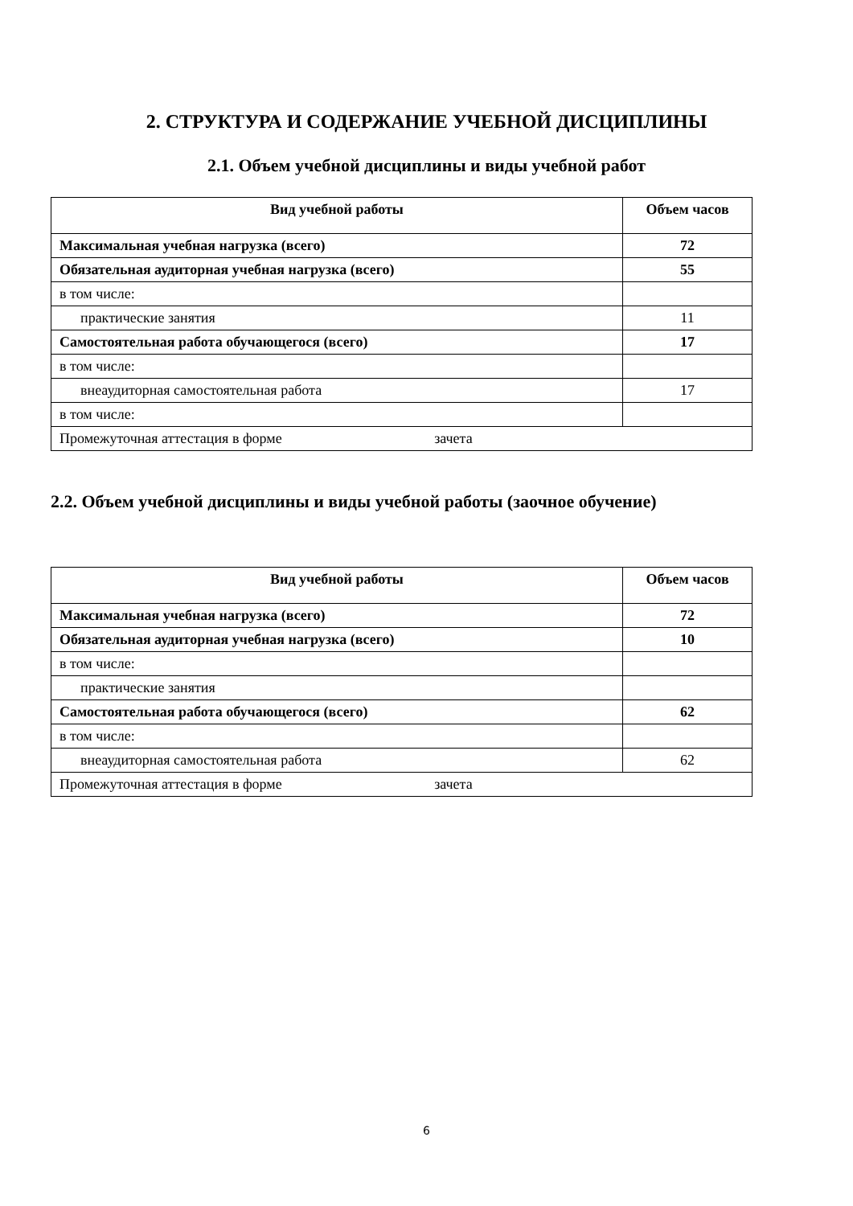2. СТРУКТУРА И СОДЕРЖАНИЕ УЧЕБНОЙ ДИСЦИПЛИНЫ
2.1. Объем учебной дисциплины и виды учебной работ
| Вид учебной работы | Объем часов |
| --- | --- |
| Максимальная учебная нагрузка (всего) | 72 |
| Обязательная аудиторная учебная нагрузка (всего) | 55 |
| в том числе: | |
| практические занятия | 11 |
| Самостоятельная работа обучающегося (всего) | 17 |
| в том числе: | |
| внеаудиторная самостоятельная работа | 17 |
| в том числе: | |
| Промежуточная аттестация в форме зачета | |
2.2. Объем учебной дисциплины и виды учебной работы (заочное обучение)
| Вид учебной работы | Объем часов |
| --- | --- |
| Максимальная учебная нагрузка (всего) | 72 |
| Обязательная аудиторная учебная нагрузка (всего) | 10 |
| в том числе: | |
| практические занятия | |
| Самостоятельная работа обучающегося (всего) | 62 |
| в том числе: | |
| внеаудиторная самостоятельная работа | 62 |
| Промежуточная аттестация в форме зачета | |
6